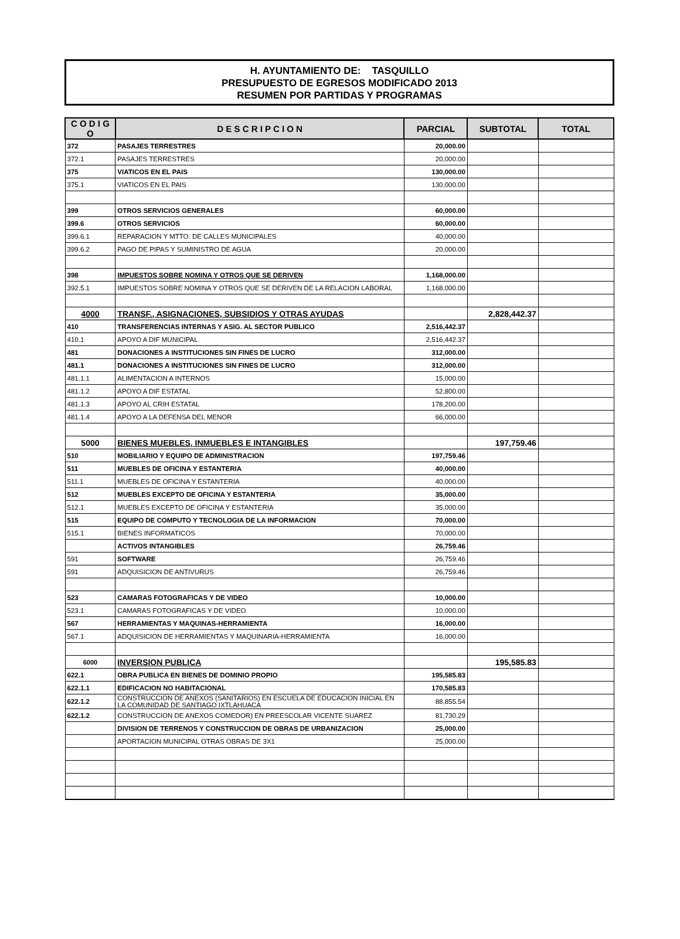H. AYUNTAMIENTO DE: TASQUILLO
PRESUPUESTO DE EGRESOS MODIFICADO 2013
RESUMEN POR PARTIDAS Y PROGRAMAS
| C O D I G O | D E S C R I P C I O N | PARCIAL | SUBTOTAL | TOTAL |
| --- | --- | --- | --- | --- |
| 372 | PASAJES TERRESTRES | 20,000.00 | | |
| 372.1 | PASAJES TERRESTRES | 20,000.00 | | |
| 375 | VIATICOS EN EL PAIS | 130,000.00 | | |
| 375.1 | VIATICOS EN EL PAIS | 130,000.00 | | |
| 399 | OTROS SERVICIOS GENERALES | 60,000.00 | | |
| 399.6 | OTROS SERVICIOS | 60,000.00 | | |
| 399.6.1 | REPARACION Y MTTO. DE CALLES MUNICIPALES | 40,000.00 | | |
| 399.6.2 | PAGO DE PIPAS Y SUMINISTRO DE AGUA | 20,000.00 | | |
| 398 | IMPUESTOS SOBRE NOMINA Y OTROS QUE SE DERIVEN | 1,168,000.00 | | |
| 392.5.1 | IMPUESTOS SOBRE NOMINA Y OTROS QUE SE DERIVEN DE LA RELACION LABORAL | 1,168,000.00 | | |
| 4000 | TRANSF., ASIGNACIONES, SUBSIDIOS Y OTRAS AYUDAS | | 2,828,442.37 | |
| 410 | TRANSFERENCIAS INTERNAS Y ASIG. AL SECTOR PUBLICO | 2,516,442.37 | | |
| 410.1 | APOYO A DIF MUNICIPAL | 2,516,442.37 | | |
| 481 | DONACIONES A INSTITUCIONES SIN FINES DE LUCRO | 312,000.00 | | |
| 481.1 | DONACIONES A INSTITUCIONES SIN FINES DE LUCRO | 312,000.00 | | |
| 481.1.1 | ALIMENTACION A INTERNOS | 15,000.00 | | |
| 481.1.2 | APOYO A DIF ESTATAL | 52,800.00 | | |
| 481.1.3 | APOYO AL CRIH ESTATAL | 178,200.00 | | |
| 481.1.4 | APOYO A LA DEFENSA DEL MENOR | 66,000.00 | | |
| 5000 | BIENES MUEBLES, INMUEBLES E INTANGIBLES | | 197,759.46 | |
| 510 | MOBILIARIO Y EQUIPO DE ADMINISTRACION | 197,759.46 | | |
| 511 | MUEBLES DE OFICINA Y ESTANTERIA | 40,000.00 | | |
| 511.1 | MUEBLES DE OFICINA Y ESTANTERIA | 40,000.00 | | |
| 512 | MUEBLES EXCEPTO DE OFICINA Y ESTANTERIA | 35,000.00 | | |
| 512.1 | MUEBLES EXCEPTO DE OFICINA Y ESTANTERIA | 35,000.00 | | |
| 515 | EQUIPO DE COMPUTO Y TECNOLOGIA DE LA INFORMACION | 70,000.00 | | |
| 515.1 | BIENES INFORMATICOS | 70,000.00 | | |
| | ACTIVOS INTANGIBLES | 26,759.46 | | |
| 591 | SOFTWARE | 26,759.46 | | |
| 591 | ADQUISICION DE ANTIVURUS | 26,759.46 | | |
| 523 | CAMARAS FOTOGRAFICAS Y DE VIDEO | 10,000.00 | | |
| 523.1 | CAMARAS FOTOGRAFICAS Y DE VIDEO | 10,000.00 | | |
| 567 | HERRAMIENTAS Y MAQUINAS-HERRAMIENTA | 16,000.00 | | |
| 567.1 | ADQUISICION DE HERRAMIENTAS Y MAQUINARIA-HERRAMIENTA | 16,000.00 | | |
| 6000 | INVERSION PUBLICA | | 195,585.83 | |
| 622.1 | OBRA PUBLICA EN BIENES DE DOMINIO PROPIO | 195,585.83 | | |
| 622.1.1 | EDIFICACION NO HABITACIONAL | 170,585.83 | | |
| 622.1.2 | CONSTRUCCION DE ANEXOS (SANITARIOS) EN ESCUELA DE EDUCACION INICIAL EN LA COMUNIDAD DE SANTIAGO IXTLAHUACA | 88,855.54 | | |
| 622.1.2 | CONSTRUCCION DE ANEXOS COMEDOR) EN PREESCOLAR VICENTE SUAREZ | 81,730.29 | | |
| | DIVISION DE TERRENOS Y CONSTRUCCION DE OBRAS DE URBANIZACION | 25,000.00 | | |
| | APORTACION MUNICIPAL OTRAS OBRAS DE 3X1 | 25,000.00 | | |